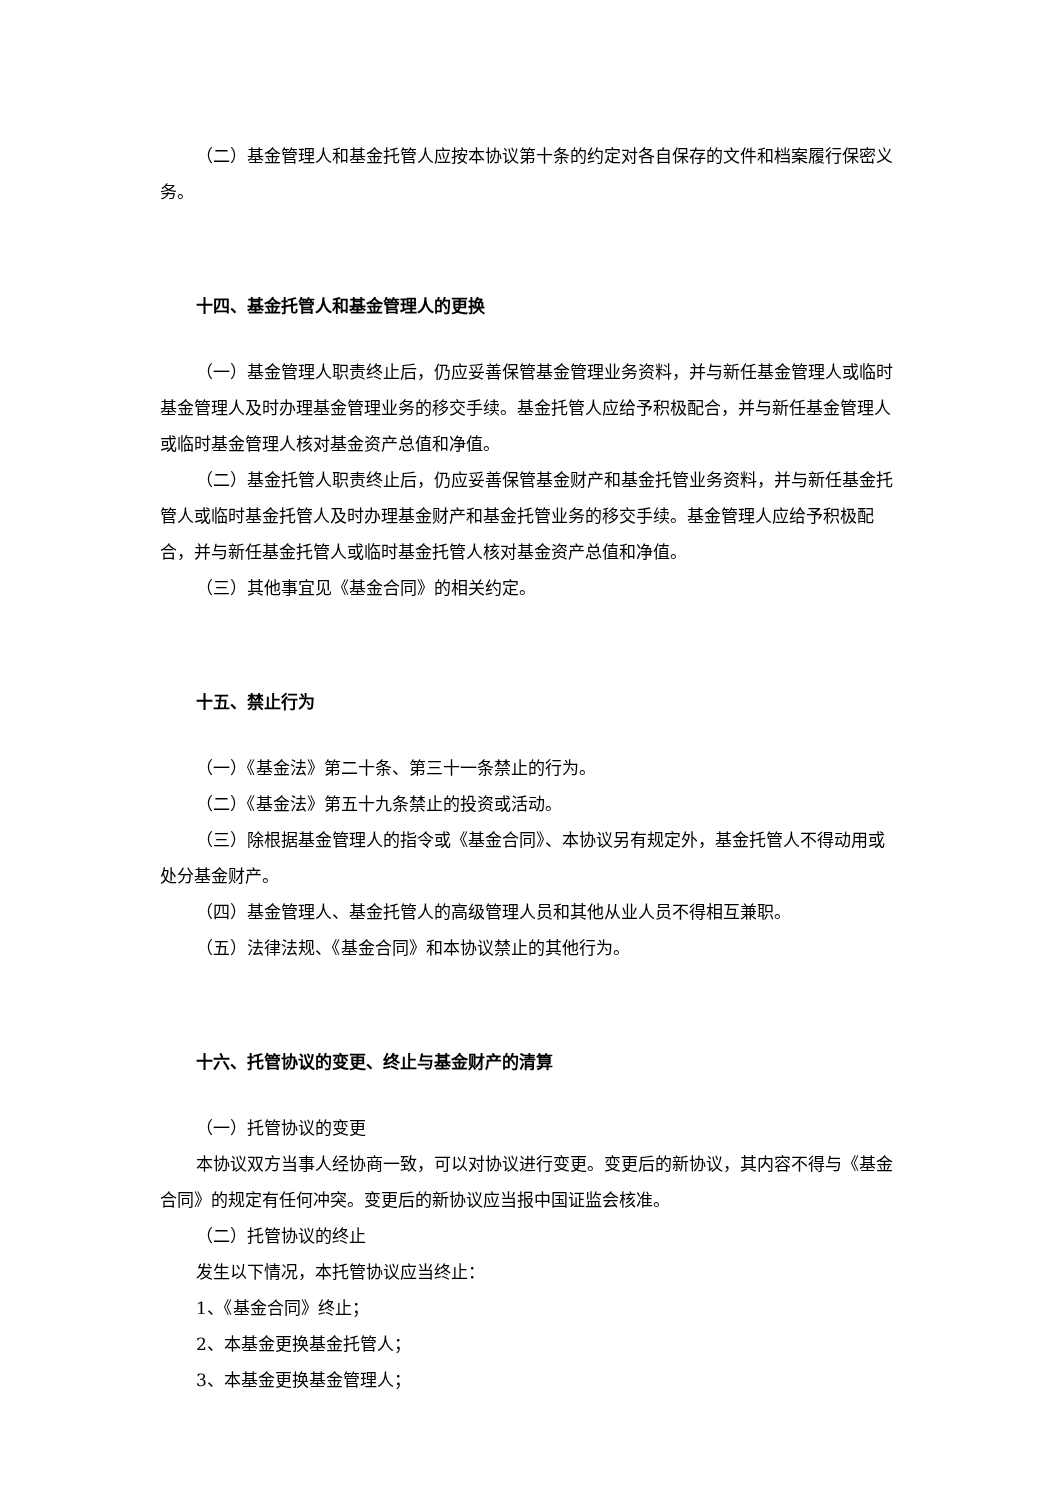（二）基金管理人和基金托管人应按本协议第十条的约定对各自保存的文件和档案履行保密义务。
十四、基金托管人和基金管理人的更换
（一）基金管理人职责终止后，仍应妥善保管基金管理业务资料，并与新任基金管理人或临时基金管理人及时办理基金管理业务的移交手续。基金托管人应给予积极配合，并与新任基金管理人或临时基金管理人核对基金资产总值和净值。
（二）基金托管人职责终止后，仍应妥善保管基金财产和基金托管业务资料，并与新任基金托管人或临时基金托管人及时办理基金财产和基金托管业务的移交手续。基金管理人应给予积极配合，并与新任基金托管人或临时基金托管人核对基金资产总值和净值。
（三）其他事宜见《基金合同》的相关约定。
十五、禁止行为
（一）《基金法》第二十条、第三十一条禁止的行为。
（二）《基金法》第五十九条禁止的投资或活动。
（三）除根据基金管理人的指令或《基金合同》、本协议另有规定外，基金托管人不得动用或处分基金财产。
（四）基金管理人、基金托管人的高级管理人员和其他从业人员不得相互兼职。
（五）法律法规、《基金合同》和本协议禁止的其他行为。
十六、托管协议的变更、终止与基金财产的清算
（一）托管协议的变更
本协议双方当事人经协商一致，可以对协议进行变更。变更后的新协议，其内容不得与《基金合同》的规定有任何冲突。变更后的新协议应当报中国证监会核准。
（二）托管协议的终止
发生以下情况，本托管协议应当终止：
1、《基金合同》终止；
2、本基金更换基金托管人；
3、本基金更换基金管理人；